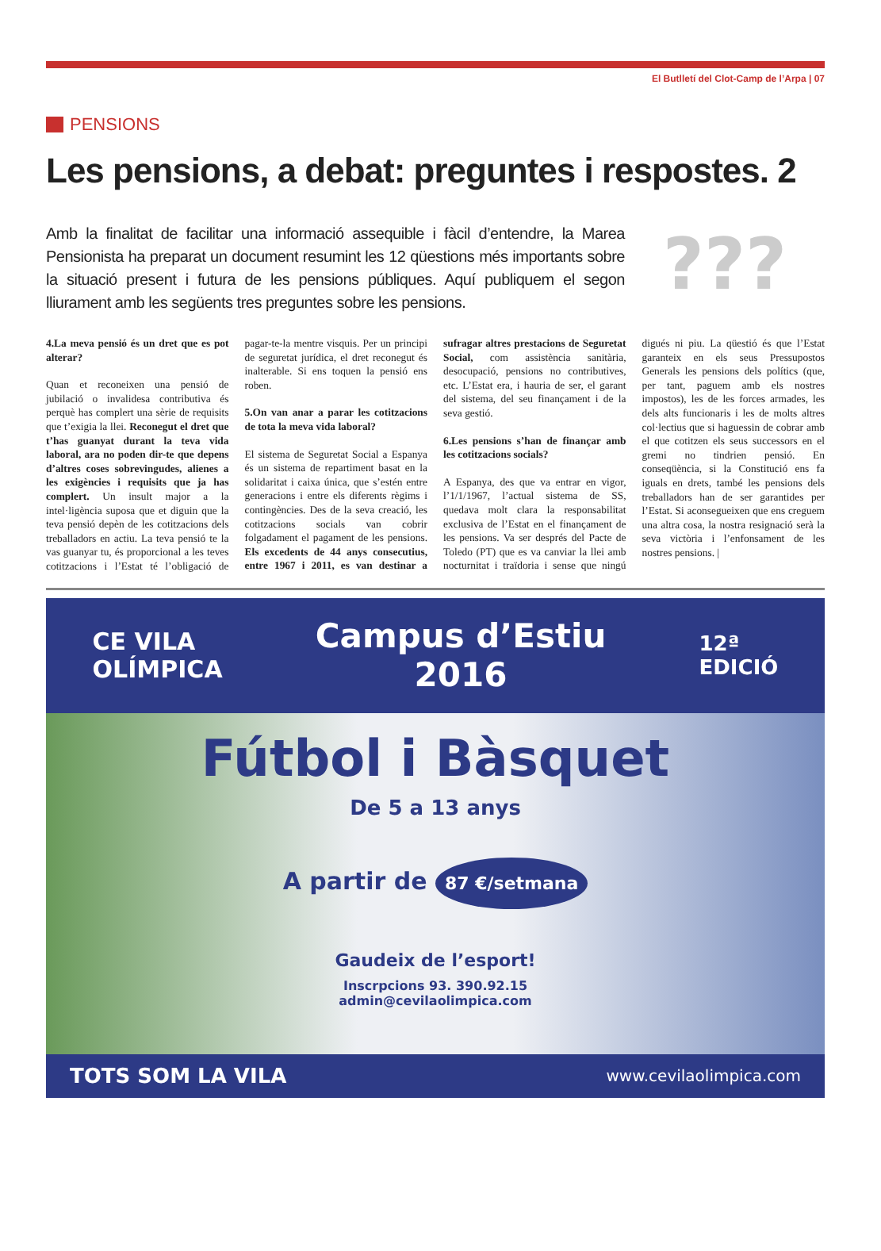El Butlletí del Clot-Camp de l’Arpa | 07
PENSIONS
Les pensions, a debat: preguntes i respostes. 2
Amb la finalitat de facilitar una informació assequible i fàcil d’entendre, la Marea Pensionista ha preparat un document resumint les 12 qüestions més importants sobre la situació present i futura de les pensions públiques. Aquí publiquem el segon lliurament amb les següents tres preguntes sobre les pensions.
???
4.La meva pensió és un dret que es pot alterar?
Quan et reconeixen una pensió de jubilació o invalidesa contributiva és perquè has complert una sèrie de requisits que t’exigia la llei. Reconegut el dret que t’has guanyat durant la teva vida laboral, ara no poden dir-te que depens d’altres coses sobrevingudes, alienes a les exigències i requisits que ja has complert. Un insult major a la intel·ligència suposa que et diguin que la teva pensió depèn de les cotitzacions dels treballadors en actiu. La teva pensió te la vas guanyar tu, és proporcional a les teves cotitzacions i l’Estat té l’obligació de pagar-te-la mentre visquis. Per un principi de seguretat jurídica, el dret reconegut és inalterable. Si ens toquen la pensió ens roben.
5.On van anar a parar les cotitzacions de tota la meva vida laboral?
El sistema de Seguretat Social a Espanya és un sistema de repartiment basat en la solidaritat i caixa única, que s’estén entre generacions i entre els diferents règims i contingències. Des de la seva creació, les cotitzacions socials van cobrir folgadament el pagament de les pensions. Els excedents de 44 anys consecutius, entre 1967 i 2011, es van destinar a sufragar altres prestacions de Seguretat Social, com assistència sanitària, desocupació, pensions no contributives, etc. L’Estat era, i hauria de ser, el garant del sistema, del seu finançament i de la seva gestió.
6.Les pensions s’han de finançar amb les cotitzacions socials?
A Espanya, des que va entrar en vigor, l’1/1/1967, l’actual sistema de SS, quedava molt clara la responsabilitat exclusiva de l’Estat en el finançament de les pensions. Va ser després del Pacte de Toledo (PT) que es va canviar la llei amb nocturnitat i traïdoria i sense que ningú digués ni piu. La qüestió és que l’Estat garanteix en els seus Pressupostos Generals les pensions dels polítics (que, per tant, paguem amb els nostres impostos), les de les forces armades, les dels alts funcionaris i les de molts altres col·lectius que si haguessin de cobrar amb el que cotitzen els seus successors en el gremi no tindrien pensió. En conseqüència, si la Constitució ens fa iguals en drets, també les pensions dels treballadors han de ser garantides per l’Estat. Si aconsegueixen que ens creguem una altra cosa, la nostra resignació serà la seva victòria i l’enfonsament de les nostres pensions. |
CE VILA
OLÍMPICA
Campus d’Estiu
2016
12ª
EDICIÓ
Fútbol i Bàsquet
De 5 a 13 anys
A partir de 87 €/setmana
Gaudeix de l’esport!
Inscrpcions 93. 390.92.15
admin@cevilaolimpica.com
TOTS SOM LA VILA www.cevilaolimpica.com